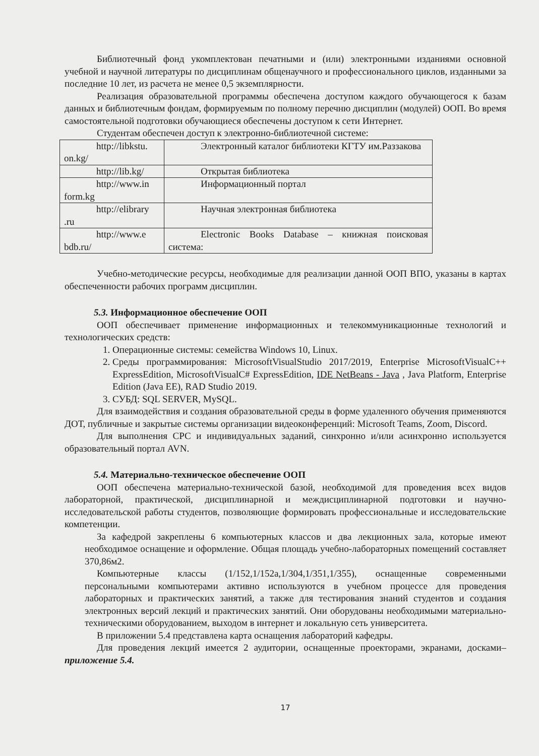Библиотечный фонд укомплектован печатными и (или) электронными изданиями основной учебной и научной литературы по дисциплинам общенаучного и профессионального циклов, изданными за последние 10 лет, из расчета не менее 0,5 экземплярности.
Реализация образовательной программы обеспечена доступом каждого обучающегося к базам данных и библиотечным фондам, формируемым по полному перечню дисциплин (модулей) ООП. Во время самостоятельной подготовки обучающиеся обеспечены доступом к сети Интернет.
Студентам обеспечен доступ к электронно-библиотечной системе:
| http://libkstu. on.kg/ | Электронный каталог библиотеки КГТУ им.Раззакова |
| http://lib.kg/ | Открытая библиотека |
| http://www.in form.kg | Информационный портал |
| http://elibrary .ru | Научная электронная библиотека |
| http://www.e bdb.ru/ | Electronic Books Database – книжная поисковая система: |
Учебно-методические ресурсы, необходимые для реализации данной ООП ВПО, указаны в картах обеспеченности рабочих программ дисциплин.
5.3. Информационное обеспечение ООП
ООП обеспечивает применение информационных и телекоммуникационные технологий и технологических средств:
1. Операционные системы: семейства Windows 10, Linux.
2. Среды программирования: MicrosoftVisualStudio 2017/2019, Enterprise MicrosoftVisualC++ ExpressEdition, MicrosoftVisualC# ExpressEdition, IDE NetBeans - Java , Java Platform, Enterprise Edition (Java EE), RAD Studio 2019.
3. СУБД: SQL SERVER, MySQL.
Для взаимодействия и создания образовательной среды в форме удаленного обучения применяются ДОТ, публичные и закрытые системы организации видеоконференций: Microsoft Teams, Zoom, Discord.
Для выполнения СРС и индивидуальных заданий, синхронно и/или асинхронно используется образовательный портал AVN.
5.4. Материально-техническое обеспечение ООП
ООП обеспечена материально-технической базой, необходимой для проведения всех видов лабораторной, практической, дисциплинарной и междисциплинарной подготовки и научно-исследовательской работы студентов, позволяющие формировать профессиональные и исследовательские компетенции.
За кафедрой закреплены 6 компьютерных классов и два лекционных зала, которые имеют необходимое оснащение и оформление. Общая площадь учебно-лабораторных помещений составляет 370,86м2.
Компьютерные классы (1/152,1/152а,1/304,1/351,1/355), оснащенные современными персональными компьютерами активно используются в учебном процессе для проведения лабораторных и практических занятий, а также для тестирования знаний студентов и создания электронных версий лекций и практических занятий. Они оборудованы необходимыми материально-техническими оборудованием, выходом в интернет и локальную сеть университета.
В приложении 5.4 представлена карта оснащения лабораторий кафедры.
Для проведения лекций имеется 2 аудитории, оснащенные проекторами, экранами, досками– приложение 5.4.
17